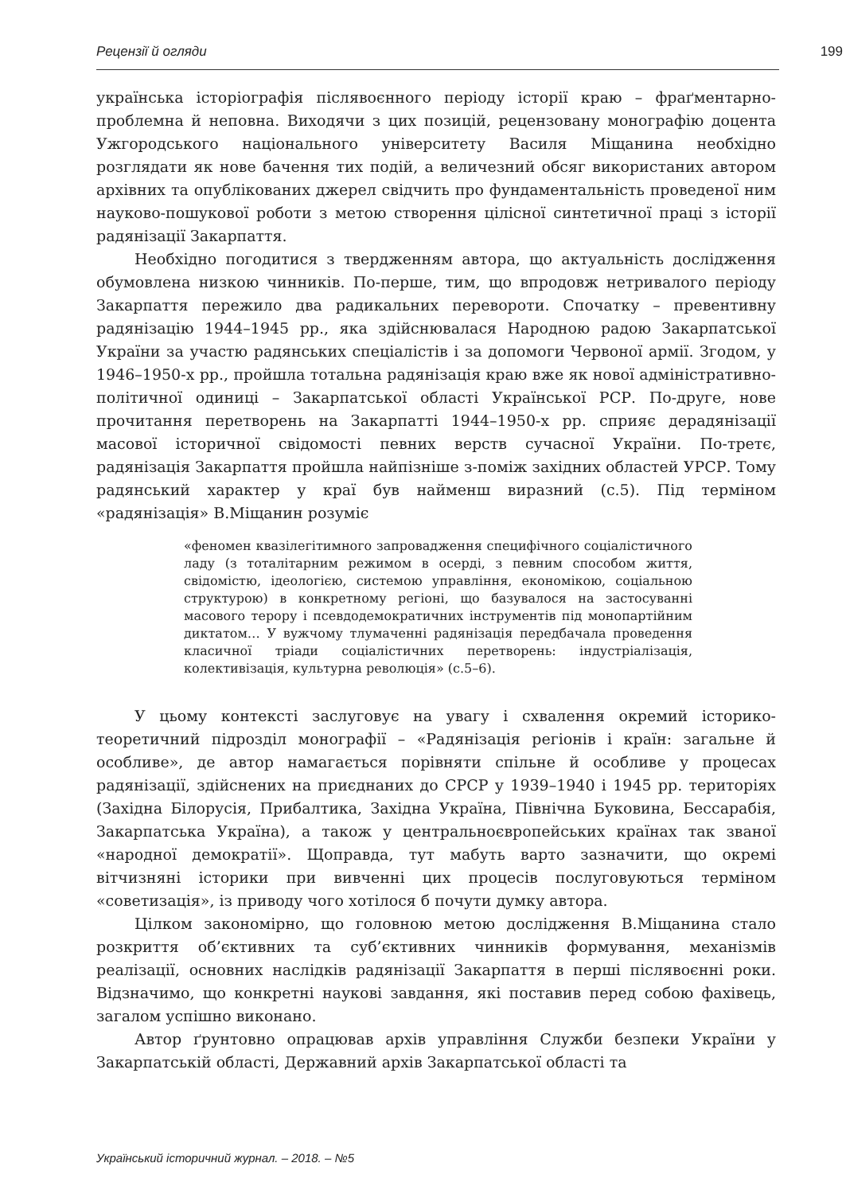Рецензії й огляди 199
українська історіографія післявоєнного періоду історії краю – фраґментарно-проблемна й неповна. Виходячи з цих позицій, рецензовану монографію доцента Ужгородського національного університету Василя Міщанина необхідно розглядати як нове бачення тих подій, а величезний обсяг використаних автором архівних та опублікованих джерел свідчить про фундаментальність проведеної ним науково-пошукової роботи з метою створення цілісної синтетичної праці з історії радянізації Закарпаття.
Необхідно погодитися з твердженням автора, що актуальність дослідження обумовлена низкою чинників. По-перше, тим, що впродовж нетривалого періоду Закарпаття пережило два радикальних перевороти. Спочатку – превентивну радянізацію 1944–1945 рр., яка здійснювалася Народною радою Закарпатської України за участю радянських спеціалістів і за допомоги Червоної армії. Згодом, у 1946–1950-х рр., пройшла тотальна радянізація краю вже як нової адміністративно-політичної одиниці – Закарпатської області Української РСР. По-друге, нове прочитання перетворень на Закарпатті 1944–1950-х рр. сприяє дерадянізації масової історичної свідомості певних верств сучасної України. По-третє, радянізація Закарпаття пройшла найпізніше з-поміж західних областей УРСР. Тому радянський характер у краї був найменш виразний (с.5). Під терміном «радянізація» В.Міщанин розуміє
«феномен квазілегітимного запровадження специфічного соціалістичного ладу (з тоталітарним режимом в осерді, з певним способом життя, свідомістю, ідеологією, системою управління, економікою, соціальною структурою) в конкретному регіоні, що базувалося на застосуванні масового терору і псевдодемократичних інструментів під монопартійним диктатом… У вужчому тлумаченні радянізація передбачала проведення класичної тріади соціалістичних перетворень: індустріалізація, колективізація, культурна революція» (с.5–6).
У цьому контексті заслуговує на увагу і схвалення окремий історико-теоретичний підрозділ монографії – «Радянізація регіонів і країн: загальне й особливе», де автор намагається порівняти спільне й особливе у процесах радянізації, здійснених на приєднаних до СРСР у 1939–1940 і 1945 рр. територіях (Західна Білорусія, Прибалтика, Західна Україна, Північна Буковина, Бессарабія, Закарпатська Україна), а також у центральноєвропейських країнах так званої «народної демократії». Щоправда, тут мабуть варто зазначити, що окремі вітчизняні історики при вивченні цих процесів послуговуються терміном «советизація», із приводу чого хотілося б почути думку автора.
Цілком закономірно, що головною метою дослідження В.Міщанина стало розкриття об’єктивних та суб’єктивних чинників формування, механізмів реалізації, основних наслідків радянізації Закарпаття в перші післявоєнні роки. Відзначимо, що конкретні наукові завдання, які поставив перед собою фахівець, загалом успішно виконано.
Автор ґрунтовно опрацював архів управління Служби безпеки України у Закарпатській області, Державний архів Закарпатської області та
Український історичний журнал. – 2018. – №5